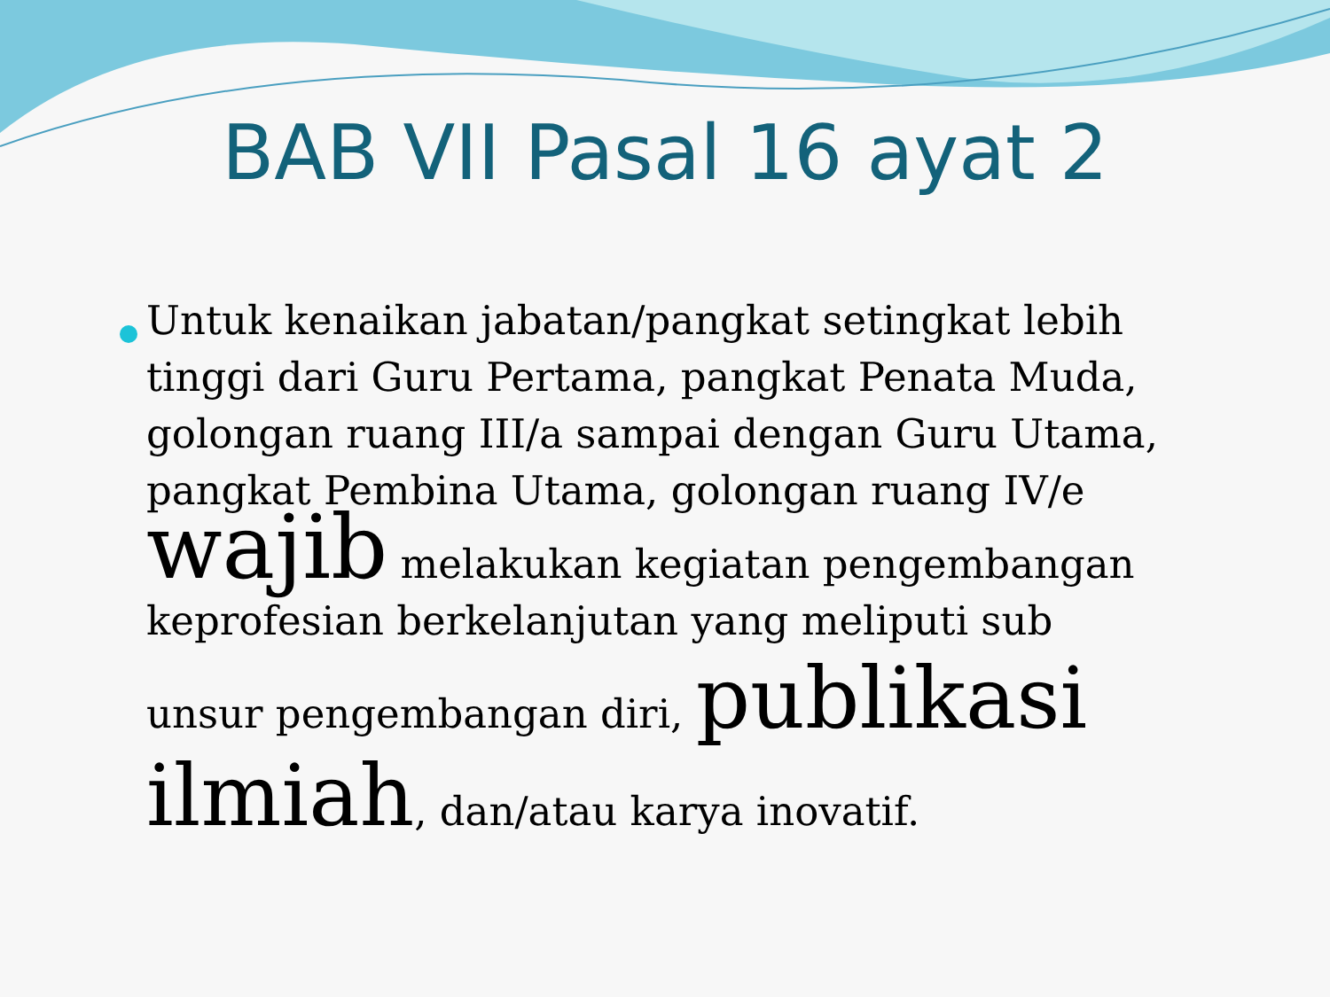BAB VII Pasal 16 ayat 2
Untuk kenaikan jabatan/pangkat setingkat lebih tinggi dari Guru Pertama, pangkat Penata Muda, golongan ruang III/a sampai dengan Guru Utama, pangkat Pembina Utama, golongan ruang IV/e wajib melakukan kegiatan pengembangan keprofesian berkelanjutan yang meliputi sub unsur pengembangan diri, publikasi ilmiah, dan/atau karya inovatif.